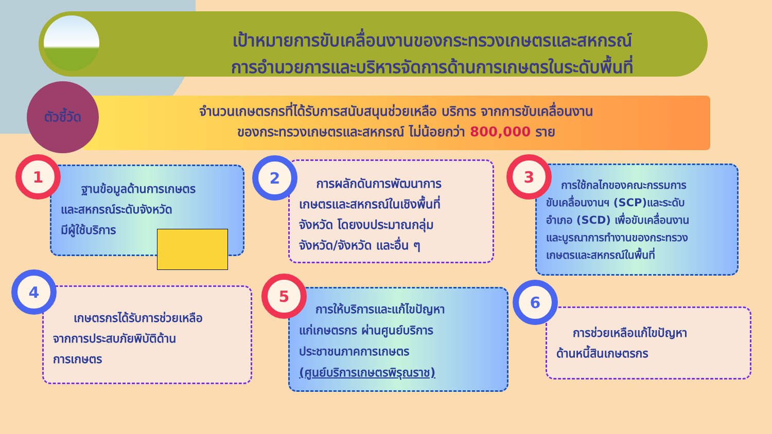เป้าหมายการขับเคลื่อนงานของกระทรวงเกษตรและสหกรณ์
การอำนวยการและบริหารจัดการด้านการเกษตรในระดับพื้นที่
ตัวชี้วัด
จำนวนเกษตรกรที่ได้รับการสนับสนุนช่วยเหลือ บริการ จากการขับเคลื่อนงาน
ของกระทรวงเกษตรและสหกรณ์ ไม่น้อยกว่า 800,000 ราย
ฐานข้อมูลด้านการเกษตร
และสหกรณ์ระดับจังหวัด
มีผู้ใช้บริการ
1
การผลักดันการพัฒนาการ
เกษตรและสหกรณ์ในเชิงพื้นที่
จังหวัด โดยงบประมาณกลุ่ม
จังหวัด/จังหวัด และอื่น ๆ
2
การใช้กลไกของคณะกรรมการ
ขับเคลื่อนงานฯ (SCP)และระดับ
อำเภอ (SCD) เพื่อขับเคลื่อนงาน
และบูรณาการทำงานของกระทรวง
เกษตรและสหกรณ์ในพื้นที่
3
เกษตรกรได้รับการช่วยเหลือ
จากการประสบภัยพิบัติด้าน
การเกษตร
4
การให้บริการและแก้ไขปัญหา
แก่เกษตรกร ผ่านศูนย์บริการ
ประชาชนภาคการเกษตร
(ศูนย์บริการเกษตรพิรุณราช)
5
การช่วยเหลือแก้ไขปัญหา
ด้านหนี้สินเกษตรกร
6